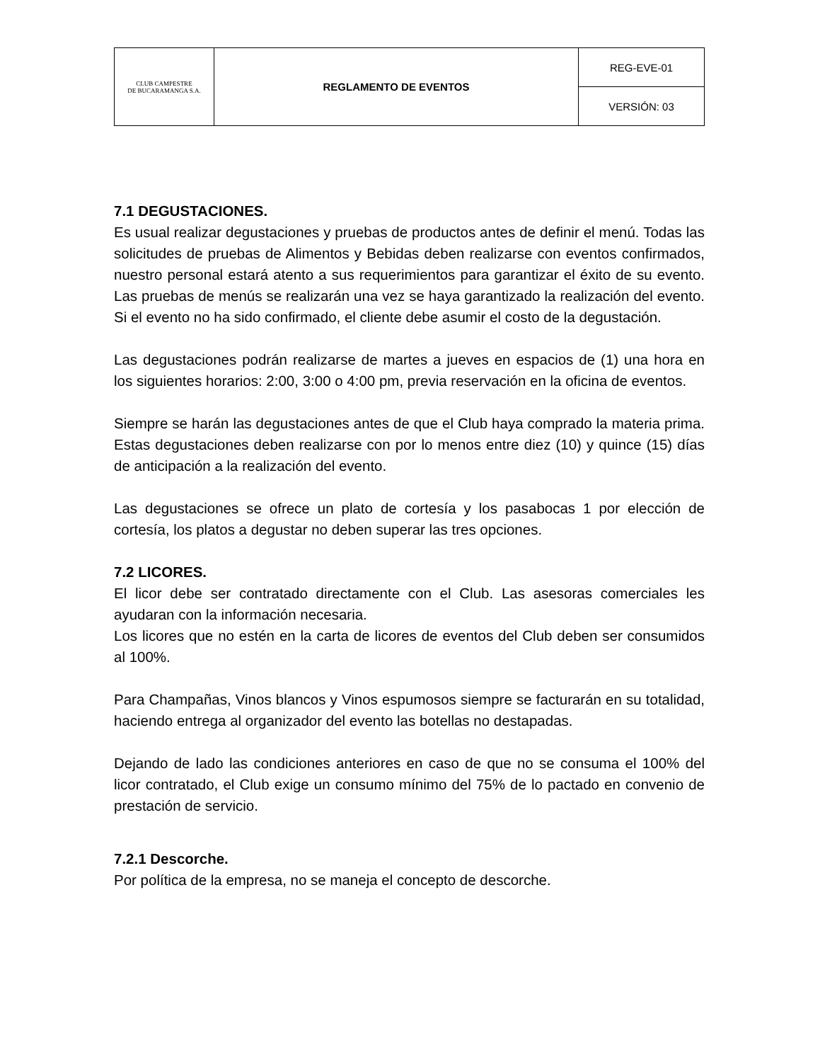| CLUB CAMPESTRE DE BUCARAMANGA S.A. | REGLAMENTO DE EVENTOS | REG-EVE-01 |
| | | VERSIÓN: 03 |
7.1 DEGUSTACIONES.
Es usual realizar degustaciones y pruebas de productos antes de definir el menú. Todas las solicitudes de pruebas de Alimentos y Bebidas deben realizarse con eventos confirmados, nuestro personal estará atento a sus requerimientos para garantizar el éxito de su evento. Las pruebas de menús se realizarán una vez se haya garantizado la realización del evento. Si el evento no ha sido confirmado, el cliente debe asumir el costo de la degustación.
Las degustaciones podrán realizarse de martes a jueves en espacios de (1) una hora en los siguientes horarios: 2:00, 3:00 o 4:00 pm, previa reservación en la oficina de eventos.
Siempre se harán las degustaciones antes de que el Club haya comprado la materia prima. Estas degustaciones deben realizarse con por lo menos entre diez (10) y quince (15) días de anticipación a la realización del evento.
Las degustaciones se ofrece un plato de cortesía y los pasabocas 1 por elección de cortesía, los platos a degustar no deben superar las tres opciones.
7.2 LICORES.
El licor debe ser contratado directamente con el Club. Las asesoras comerciales les ayudaran con la información necesaria.
Los licores que no estén en la carta de licores de eventos del Club deben ser consumidos al 100%.
Para Champañas, Vinos blancos y Vinos espumosos siempre se facturarán en su totalidad, haciendo entrega al organizador del evento las botellas no destapadas.
Dejando de lado las condiciones anteriores en caso de que no se consuma el 100% del licor contratado, el Club exige un consumo mínimo del 75% de lo pactado en convenio de prestación de servicio.
7.2.1 Descorche.
Por política de la empresa, no se maneja el concepto de descorche.